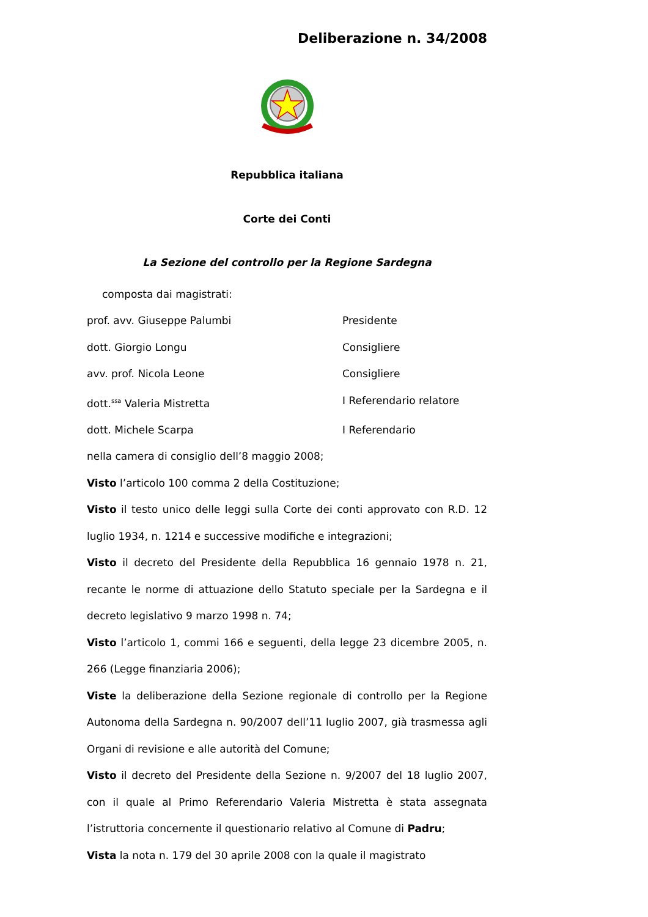Deliberazione n. 34/2008
Repubblica italiana
Corte dei Conti
La Sezione del controllo per la Regione Sardegna
composta dai magistrati:
prof. avv. Giuseppe Palumbi Presidente
dott. Giorgio Longu Consigliere
avv. prof. Nicola Leone Consigliere
dott.<sup>ssa</sup> Valeria Mistretta I Referendario relatore
dott. Michele Scarpa I Referendario
nella camera di consiglio dell’8 maggio 2008;
Visto l’articolo 100 comma 2 della Costituzione;
Visto il testo unico delle leggi sulla Corte dei conti approvato con R.D. 12 luglio 1934, n. 1214 e successive modifiche e integrazioni;
Visto il decreto del Presidente della Repubblica 16 gennaio 1978 n. 21, recante le norme di attuazione dello Statuto speciale per la Sardegna e il decreto legislativo 9 marzo 1998 n. 74;
Visto l’articolo 1, commi 166 e seguenti, della legge 23 dicembre 2005, n. 266 (Legge finanziaria 2006);
Viste la deliberazione della Sezione regionale di controllo per la Regione Autonoma della Sardegna n. 90/2007 dell’11 luglio 2007, già trasmessa agli Organi di revisione e alle autorità del Comune;
Visto il decreto del Presidente della Sezione n. 9/2007 del 18 luglio 2007, con il quale al Primo Referendario Valeria Mistretta è stata assegnata l’istruttoria concernente il questionario relativo al Comune di Padru;
Vista la nota n. 179 del 30 aprile 2008 con la quale il magistrato